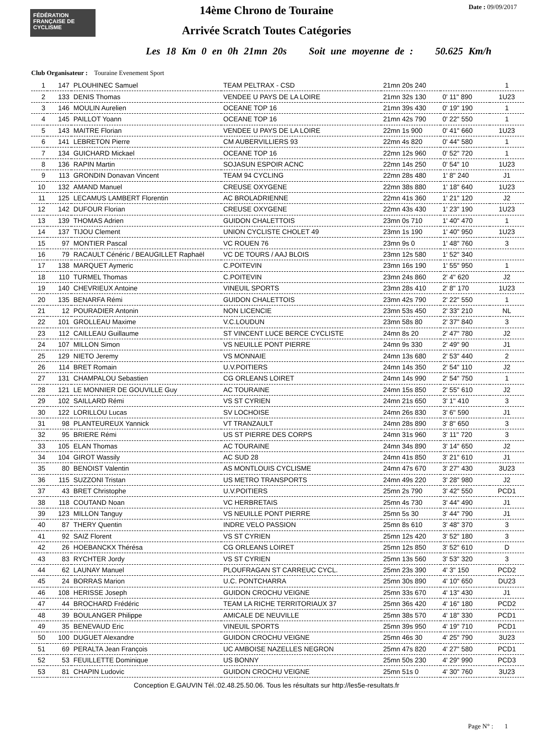FÉDÉRATION FRANÇAISE DE CYCLISME
Date : 09/09/2017
14ème Chrono de Touraine
Arrivée Scratch Toutes Catégories
Les 18 Km 0 en 0h 21mn 20s Soit une moyenne de : 50.625 Km/h
Club Organisateur : Touraine Evenement Sport
| 1 | 147 | PLOUHINEC Samuel | TEAM PELTRAX - CSD | 21mn 20s 240 | | 1 |
| 2 | 133 | DENIS Thomas | VENDEE U PAYS DE LA LOIRE | 21mn 32s 130 | 0' 11" 890 | 1U23 |
| 3 | 146 | MOULIN Aurelien | OCEANE TOP 16 | 21mn 39s 430 | 0' 19" 190 | 1 |
| 4 | 145 | PAILLOT Yoann | OCEANE TOP 16 | 21mn 42s 790 | 0' 22" 550 | 1 |
| 5 | 143 | MAITRE Florian | VENDEE U PAYS DE LA LOIRE | 22mn 1s 900 | 0' 41" 660 | 1U23 |
| 6 | 141 | LEBRETON Pierre | CM AUBERVILLIERS 93 | 22mn 4s 820 | 0' 44" 580 | 1 |
| 7 | 134 | GUICHARD Mickael | OCEANE TOP 16 | 22mn 12s 960 | 0' 52" 720 | 1 |
| 8 | 136 | RAPIN Martin | SOJASUN ESPOIR ACNC | 22mn 14s 250 | 0' 54" 10 | 1U23 |
| 9 | 113 | GRONDIN Donavan Vincent | TEAM 94 CYCLING | 22mn 28s 480 | 1' 8" 240 | J1 |
| 10 | 132 | AMAND Manuel | CREUSE OXYGENE | 22mn 38s 880 | 1' 18" 640 | 1U23 |
| 11 | 125 | LECAMUS LAMBERT Florentin | AC BROLADRIENNE | 22mn 41s 360 | 1' 21" 120 | J2 |
| 12 | 142 | DUFOUR Florian | CREUSE OXYGENE | 22mn 43s 430 | 1' 23" 190 | 1U23 |
| 13 | 139 | THOMAS Adrien | GUIDON CHALETTOIS | 23mn 0s 710 | 1' 40" 470 | 1 |
| 14 | 137 | TIJOU Clement | UNION CYCLISTE CHOLET 49 | 23mn 1s 190 | 1' 40" 950 | 1U23 |
| 15 | 97 | MONTIER Pascal | VC ROUEN 76 | 23mn 9s 0 | 1' 48" 760 | 3 |
| 16 | 79 | RACAULT Cénéric / BEAUGILLET Raphaël | VC DE TOURS / AAJ BLOIS | 23mn 12s 580 | 1' 52" 340 | |
| 17 | 138 | MARQUET Aymeric | C.POITEVIN | 23mn 16s 190 | 1' 55" 950 | 1 |
| 18 | 110 | TURMEL Thomas | C.POITEVIN | 23mn 24s 860 | 2' 4" 620 | J2 |
| 19 | 140 | CHEVRIEUX Antoine | VINEUIL SPORTS | 23mn 28s 410 | 2' 8" 170 | 1U23 |
| 20 | 135 | BENARFA Rémi | GUIDON CHALETTOIS | 23mn 42s 790 | 2' 22" 550 | 1 |
| 21 | 12 | POURADIER Antonin | NON LICENCIE | 23mn 53s 450 | 2' 33" 210 | NL |
| 22 | 101 | GROLLEAU Maxime | V.C.LOUDUN | 23mn 58s 80 | 2' 37" 840 | 3 |
| 23 | 112 | CAILLEAU Guillaume | ST VINCENT LUCE BERCE CYCLISTE | 24mn 8s 20 | 2' 47" 780 | J2 |
| 24 | 107 | MILLON Simon | VS NEUILLE PONT PIERRE | 24mn 9s 330 | 2' 49" 90 | J1 |
| 25 | 129 | NIETO Jeremy | VS MONNAIE | 24mn 13s 680 | 2' 53" 440 | 2 |
| 26 | 114 | BRET Romain | U.V.POITIERS | 24mn 14s 350 | 2' 54" 110 | J2 |
| 27 | 131 | CHAMPALOU Sebastien | CG ORLEANS LOIRET | 24mn 14s 990 | 2' 54" 750 | 1 |
| 28 | 121 | LE MONNIER DE GOUVILLE Guy | AC TOURAINE | 24mn 15s 850 | 2' 55" 610 | J2 |
| 29 | 102 | SAILLARD Rémi | VS ST CYRIEN | 24mn 21s 650 | 3' 1" 410 | 3 |
| 30 | 122 | LORILLOU Lucas | SV LOCHOISE | 24mn 26s 830 | 3' 6" 590 | J1 |
| 31 | 98 | PLANTEUREUX Yannick | VT TRANZAULT | 24mn 28s 890 | 3' 8" 650 | 3 |
| 32 | 95 | BRIERE Rémi | US ST PIERRE DES CORPS | 24mn 31s 960 | 3' 11" 720 | 3 |
| 33 | 105 | ELAN Thomas | AC TOURAINE | 24mn 34s 890 | 3' 14" 650 | J2 |
| 34 | 104 | GIROT Wassily | AC SUD 28 | 24mn 41s 850 | 3' 21" 610 | J1 |
| 35 | 80 | BENOIST Valentin | AS MONTLOUIS CYCLISME | 24mn 47s 670 | 3' 27" 430 | 3U23 |
| 36 | 115 | SUZZONI Tristan | US METRO TRANSPORTS | 24mn 49s 220 | 3' 28" 980 | J2 |
| 37 | 43 | BRET Christophe | U.V.POITIERS | 25mn 2s 790 | 3' 42" 550 | PCD1 |
| 38 | 118 | COUTAND Noan | VC HERBRETAIS | 25mn 4s 730 | 3' 44" 490 | J1 |
| 39 | 123 | MILLON Tanguy | VS NEUILLE PONT PIERRE | 25mn 5s 30 | 3' 44" 790 | J1 |
| 40 | 87 | THERY Quentin | INDRE VELO PASSION | 25mn 8s 610 | 3' 48" 370 | 3 |
| 41 | 92 | SAIZ Florent | VS ST CYRIEN | 25mn 12s 420 | 3' 52" 180 | 3 |
| 42 | 26 | HOEBANCKX Thérésa | CG ORLEANS LOIRET | 25mn 12s 850 | 3' 52" 610 | D |
| 43 | 83 | RYCHTER Jordy | VS ST CYRIEN | 25mn 13s 560 | 3' 53" 320 | 3 |
| 44 | 62 | LAUNAY Manuel | PLOUFRAGAN ST CARREUC CYCL. | 25mn 23s 390 | 4' 3" 150 | PCD2 |
| 45 | 24 | BORRAS Marion | U.C. PONTCHARRA | 25mn 30s 890 | 4' 10" 650 | DU23 |
| 46 | 108 | HERISSE Joseph | GUIDON CROCHU VEIGNE | 25mn 33s 670 | 4' 13" 430 | J1 |
| 47 | 44 | BROCHARD Frédéric | TEAM LA RICHE TERRITORIAUX 37 | 25mn 36s 420 | 4' 16" 180 | PCD2 |
| 48 | 39 | BOULANGER Philippe | AMICALE DE NEUVILLE | 25mn 38s 570 | 4' 18" 330 | PCD1 |
| 49 | 35 | BENEVAUD Eric | VINEUIL SPORTS | 25mn 39s 950 | 4' 19" 710 | PCD1 |
| 50 | 100 | DUGUET Alexandre | GUIDON CROCHU VEIGNE | 25mn 46s 30 | 4' 25" 790 | 3U23 |
| 51 | 69 | PERALTA Jean François | UC AMBOISE NAZELLES NEGRON | 25mn 47s 820 | 4' 27" 580 | PCD1 |
| 52 | 53 | FEUILLETTE Dominique | US BONNY | 25mn 50s 230 | 4' 29" 990 | PCD3 |
| 53 | 81 | CHAPIN Ludovic | GUIDON CROCHU VEIGNE | 25mn 51s 0 | 4' 30" 760 | 3U23 |
Conception E.GAUVIN Tél.:02.48.25.50.06. Tous les résultats sur http://les5e-resultats.fr
Page N° : 1